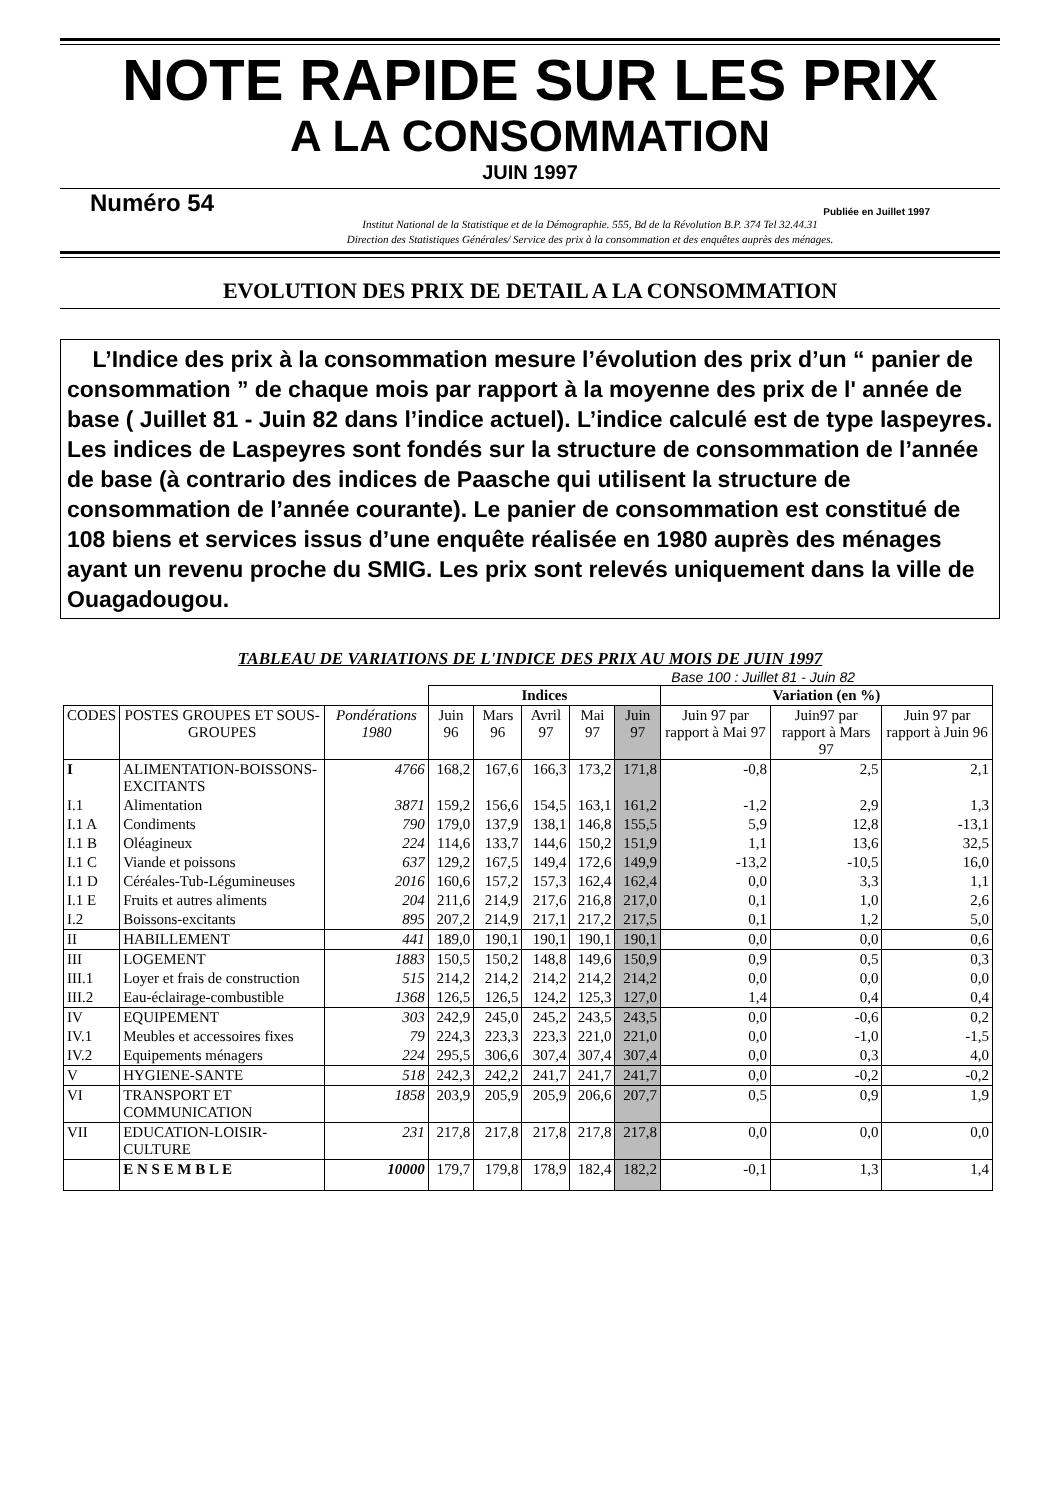NOTE RAPIDE SUR LES PRIX
A LA CONSOMMATION
JUIN 1997
Numéro 54 Publiée en Juillet 1997
Institut National de la Statistique et de la Démographie. 555, Bd de la Révolution B.P. 374 Tel 32.44.31
Direction des Statistiques Générales/ Service des prix à la consommation et des enquêtes auprès des ménages.
EVOLUTION DES PRIX DE DETAIL A LA CONSOMMATION
L’Indice des prix à la consommation mesure l’évolution des prix d’un “ panier de consommation ” de chaque mois par rapport à la moyenne des prix de l' année de base ( Juillet 81 - Juin 82 dans l’indice actuel). L’indice calculé est de type laspeyres. Les indices de Laspeyres sont fondés sur la structure de consommation de l’année de base (à contrario des indices de Paasche qui utilisent la structure de consommation de l’année courante). Le panier de consommation est constitué de 108 biens et services issus d’une enquête réalisée en 1980 auprès des ménages ayant un revenu proche du SMIG. Les prix sont relevés uniquement dans la ville de Ouagadougou.
TABLEAU DE VARIATIONS DE L'INDICE DES PRIX AU MOIS DE JUIN 1997
Base 100 : Juillet 81 - Juin 82
| | | | Indices | | | | | Variation (en %) | | |
| --- | --- | --- | --- | --- | --- | --- | --- | --- | --- | --- |
| CODES | POSTES GROUPES ET SOUS-GROUPES | Pondérations 1980 | Juin 96 | Mars 96 | Avril 97 | Mai 97 | Juin 97 | Juin 97 par rapport à Mai 97 | Juin97 par rapport à Mars 97 | Juin 97 par rapport à Juin 96 |
| I | ALIMENTATION-BOISSONS-EXCITANTS | 4766 | 168,2 | 167,6 | 166,3 | 173,2 | 171,8 | -0,8 | 2,5 | 2,1 |
| I.1 | Alimentation | 3871 | 159,2 | 156,6 | 154,5 | 163,1 | 161,2 | -1,2 | 2,9 | 1,3 |
| I.1 A | Condiments | 790 | 179,0 | 137,9 | 138,1 | 146,8 | 155,5 | 5,9 | 12,8 | -13,1 |
| I.1 B | Oléagineux | 224 | 114,6 | 133,7 | 144,6 | 150,2 | 151,9 | 1,1 | 13,6 | 32,5 |
| I.1 C | Viande et poissons | 637 | 129,2 | 167,5 | 149,4 | 172,6 | 149,9 | -13,2 | -10,5 | 16,0 |
| I.1 D | Céréales-Tub-Légumineuses | 2016 | 160,6 | 157,2 | 157,3 | 162,4 | 162,4 | 0,0 | 3,3 | 1,1 |
| I.1 E | Fruits et autres aliments | 204 | 211,6 | 214,9 | 217,6 | 216,8 | 217,0 | 0,1 | 1,0 | 2,6 |
| I.2 | Boissons-excitants | 895 | 207,2 | 214,9 | 217,1 | 217,2 | 217,5 | 0,1 | 1,2 | 5,0 |
| II | HABILLEMENT | 441 | 189,0 | 190,1 | 190,1 | 190,1 | 190,1 | 0,0 | 0,0 | 0,6 |
| III | LOGEMENT | 1883 | 150,5 | 150,2 | 148,8 | 149,6 | 150,9 | 0,9 | 0,5 | 0,3 |
| III.1 | Loyer et frais de construction | 515 | 214,2 | 214,2 | 214,2 | 214,2 | 214,2 | 0,0 | 0,0 | 0,0 |
| III.2 | Eau-éclairage-combustible | 1368 | 126,5 | 126,5 | 124,2 | 125,3 | 127,0 | 1,4 | 0,4 | 0,4 |
| IV | EQUIPEMENT | 303 | 242,9 | 245,0 | 245,2 | 243,5 | 243,5 | 0,0 | -0,6 | 0,2 |
| IV.1 | Meubles et accessoires fixes | 79 | 224,3 | 223,3 | 223,3 | 221,0 | 221,0 | 0,0 | -1,0 | -1,5 |
| IV.2 | Equipements ménagers | 224 | 295,5 | 306,6 | 307,4 | 307,4 | 307,4 | 0,0 | 0,3 | 4,0 |
| V | HYGIENE-SANTE | 518 | 242,3 | 242,2 | 241,7 | 241,7 | 241,7 | 0,0 | -0,2 | -0,2 |
| VI | TRANSPORT ET COMMUNICATION | 1858 | 203,9 | 205,9 | 205,9 | 206,6 | 207,7 | 0,5 | 0,9 | 1,9 |
| VII | EDUCATION-LOISIR-CULTURE | 231 | 217,8 | 217,8 | 217,8 | 217,8 | 217,8 | 0,0 | 0,0 | 0,0 |
| | E N S E M B L E | 10000 | 179,7 | 179,8 | 178,9 | 182,4 | 182,2 | -0,1 | 1,3 | 1,4 |